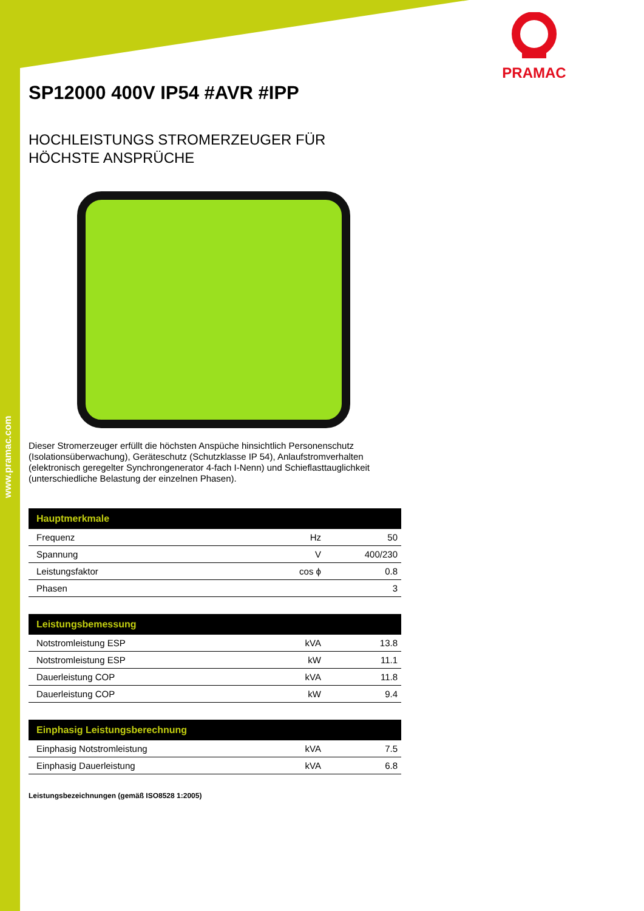www.pramac.com
PRAMAC
SP12000 400V IP54 #AVR #IPP
HOCHLEISTUNGS STROMERZEUGER FÜR
HÖCHSTE ANSPRÜCHE
Dieser Stromerzeuger erfüllt die höchsten Anspüche hinsichtlich Personenschutz (Isolationsüberwachung), Geräteschutz (Schutzklasse IP 54), Anlaufstromverhalten (elektronisch geregelter Synchrongenerator 4-fach I-Nenn) und Schieflasttauglichkeit (unterschiedliche Belastung der einzelnen Phasen).
| Hauptmerkmale | | |
| --- | --- | --- |
| Frequenz | Hz | 50 |
| Spannung | V | 400/230 |
| Leistungsfaktor | cos ϕ | 0.8 |
| Phasen | | 3 |
| Leistungsbemessung | | |
| --- | --- | --- |
| Notstromleistung ESP | kVA | 13.8 |
| Notstromleistung ESP | kW | 11.1 |
| Dauerleistung COP | kVA | 11.8 |
| Dauerleistung COP | kW | 9.4 |
| Einphasig Leistungsberechnung | | |
| --- | --- | --- |
| Einphasig Notstromleistung | kVA | 7.5 |
| Einphasig Dauerleistung | kVA | 6.8 |
Leistungsbezeichnungen (gemäß ISO8528 1:2005)